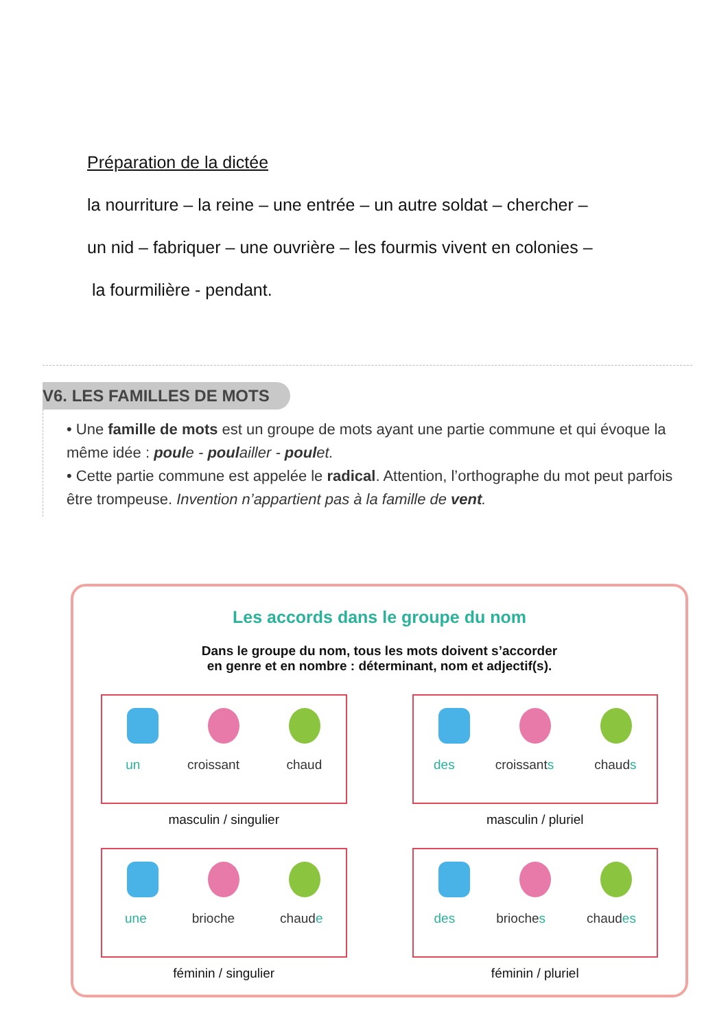Préparation de la dictée
la nourriture – la reine – une entrée – un autre soldat – chercher –
un nid – fabriquer – une ouvrière – les fourmis vivent en colonies –
la fourmilière - pendant.
V6. LES FAMILLES DE MOTS
• Une famille de mots est un groupe de mots ayant une partie commune et qui évoque la même idée : poule - poulailler - poulet.
• Cette partie commune est appelée le radical. Attention, l’orthographe du mot peut parfois être trompeuse. Invention n’appartient pas à la famille de vent.
Les accords dans le groupe du nom
Dans le groupe du nom, tous les mots doivent s’accorder
en genre et en nombre : déterminant, nom et adjectif(s).
un croissant chaud
masculin / singulier
des croissants chauds
masculin / pluriel
une brioche chaude
féminin / singulier
des brioches chaudes
féminin / pluriel